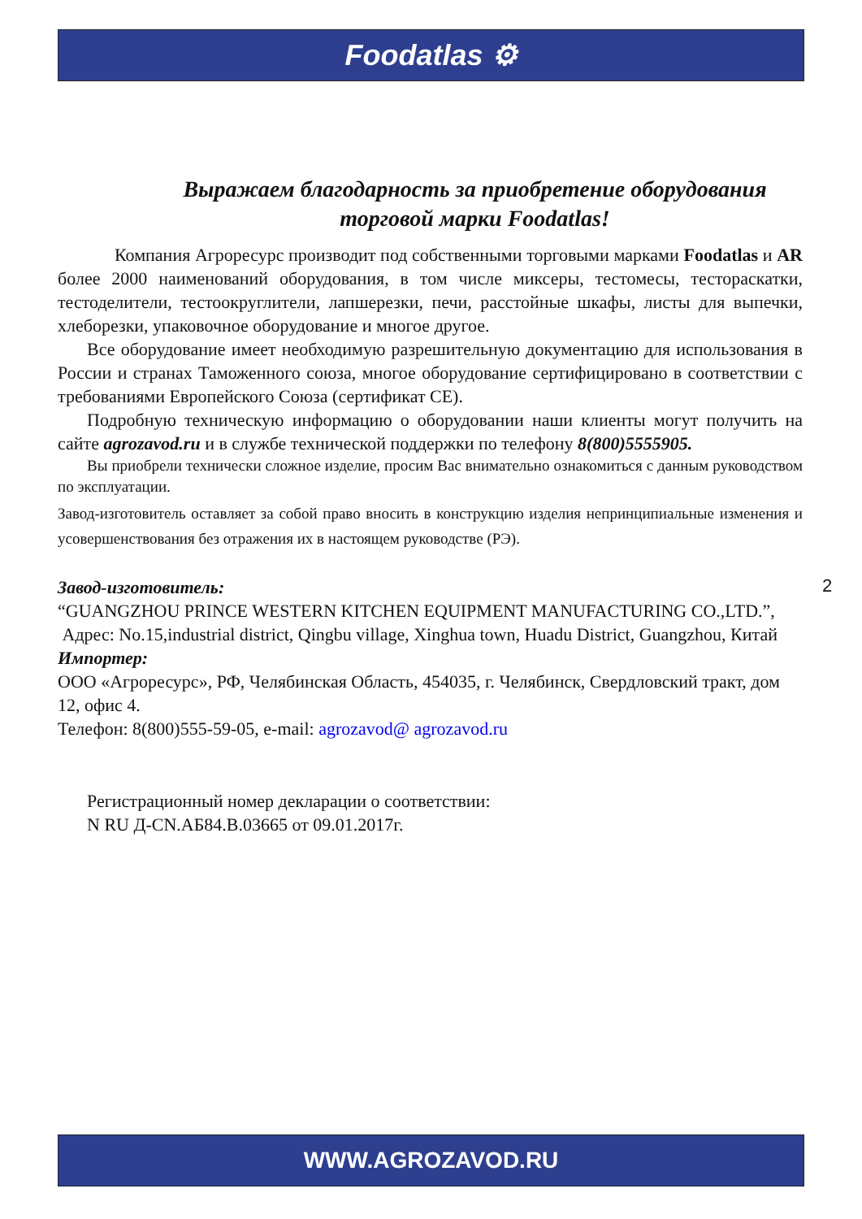Foodatlas ⚙
Выражаем благодарность за приобретение оборудования торговой марки Foodatlas!
Компания Агроресурс производит под собственными торговыми марками Foodatlas и AR более 2000 наименований оборудования, в том числе миксеры, тестомесы, тестораскатки, тестоделители, тестоокруглители, лапшерезки, печи, расстойные шкафы, листы для выпечки, хлеборезки, упаковочное оборудование и многое другое.
Все оборудование имеет необходимую разрешительную документацию для использования в России и странах Таможенного союза, многое оборудование сертифицировано в соответствии с требованиями Европейского Союза (сертификат CE).
Подробную техническую информацию о оборудовании наши клиенты могут получить на сайте agrozavod.ru и в службе технической поддержки по телефону 8(800)5555905.
Вы приобрели технически сложное изделие, просим Вас внимательно ознакомиться с данным руководством по эксплуатации.
Завод-изготовитель оставляет за собой право вносить в конструкцию изделия непринципиальные изменения и усовершенствования без отражения их в настоящем руководстве (РЭ).
Завод-изготовитель:
“GUANGZHOU PRINCE WESTERN KITCHEN EQUIPMENT MANUFACTURING CO.,LTD.”,
Адрес: No.15,industrial district, Qingbu village, Xinghua town, Huadu District, Guangzhou, Китай
Импортер:
ООО «Агроресурс», РФ, Челябинская Область, 454035, г. Челябинск, Свердловский тракт, дом 12, офис 4.
Телефон: 8(800)555-59-05, e-mail: agrozavod@ agrozavod.ru
Регистрационный номер декларации о соответствии:
N RU Д-CN.АБ84.В.03665 от 09.01.2017г.
2
WWW.AGROZAVOD.RU